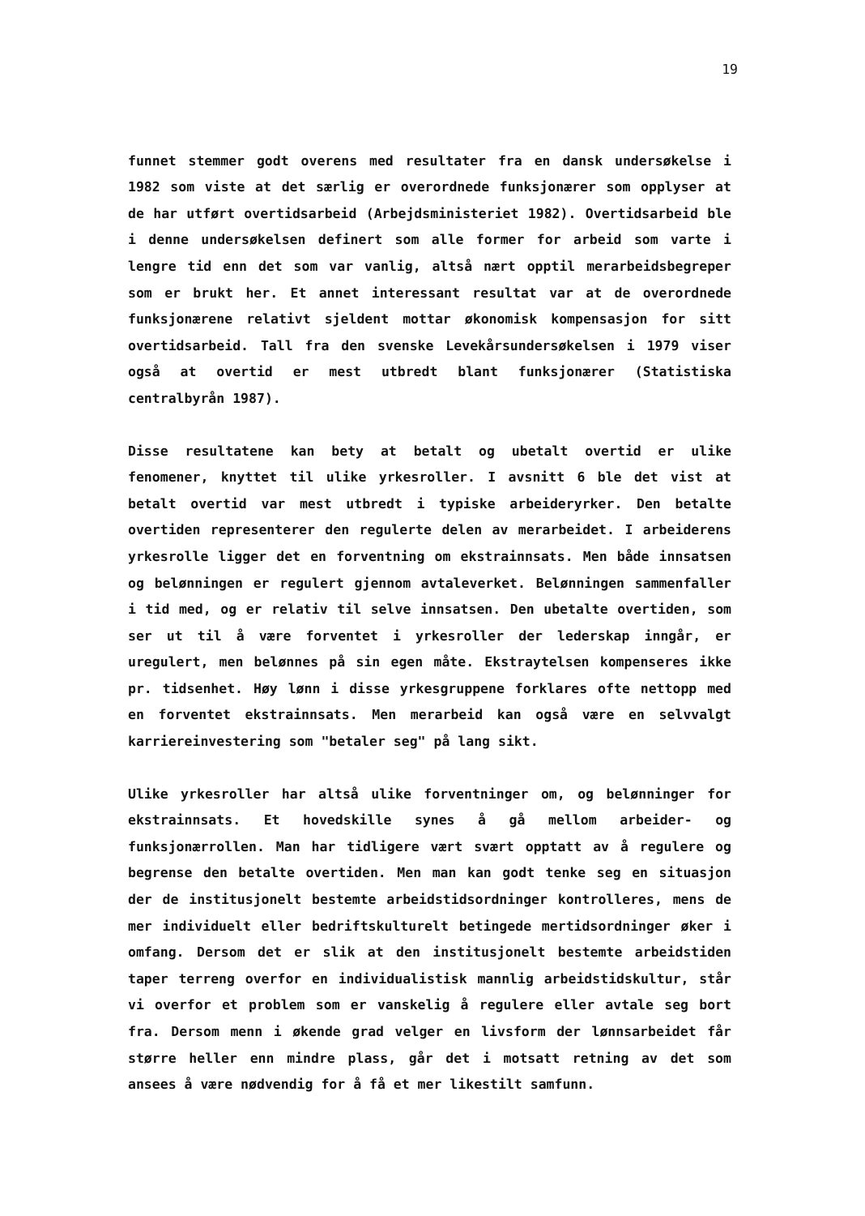19
funnet stemmer godt overens med resultater fra en dansk undersøkelse i 1982 som viste at det særlig er overordnede funksjonærer som opplyser at de har utført overtidsarbeid (Arbejdsministeriet 1982). Overtidsarbeid ble i denne undersøkelsen definert som alle former for arbeid som varte i lengre tid enn det som var vanlig, altså nært opptil merarbeidsbegreper som er brukt her. Et annet interessant resultat var at de overordnede funksjonærene relativt sjeldent mottar økonomisk kompensasjon for sitt overtidsarbeid. Tall fra den svenske Levekårsundersøkelsen i 1979 viser også at overtid er mest utbredt blant funksjonærer (Statistiska centralbyrån 1987).
Disse resultatene kan bety at betalt og ubetalt overtid er ulike fenomener, knyttet til ulike yrkesroller. I avsnitt 6 ble det vist at betalt overtid var mest utbredt i typiske arbeideryrker. Den betalte overtiden representerer den regulerte delen av merarbeidet. I arbeiderens yrkesrolle ligger det en forventning om ekstrainnsats. Men både innsatsen og belønningen er regulert gjennom avtaleverket. Belønningen sammenfaller i tid med, og er relativ til selve innsatsen. Den ubetalte overtiden, som ser ut til å være forventet i yrkesroller der lederskap inngår, er uregulert, men belønnes på sin egen måte. Ekstraytelsen kompenseres ikke pr. tidsenhet. Høy lønn i disse yrkesgruppene forklares ofte nettopp med en forventet ekstrainnsats. Men merarbeid kan også være en selvvalgt karriereinvestering som "betaler seg" på lang sikt.
Ulike yrkesroller har altså ulike forventninger om, og belønninger for ekstrainnsats. Et hovedskille synes å gå mellom arbeider- og funksjonærrollen. Man har tidligere vært svært opptatt av å regulere og begrense den betalte overtiden. Men man kan godt tenke seg en situasjon der de institusjonelt bestemte arbeidstidsordninger kontrolleres, mens de mer individuelt eller bedriftskulturelt betingede mertidsordninger øker i omfang. Dersom det er slik at den institusjonelt bestemte arbeidstiden taper terreng overfor en individualistisk mannlig arbeidstidskultur, står vi overfor et problem som er vanskelig å regulere eller avtale seg bort fra. Dersom menn i økende grad velger en livsform der lønnsarbeidet får større heller enn mindre plass, går det i motsatt retning av det som ansees å være nødvendig for å få et mer likestilt samfunn.